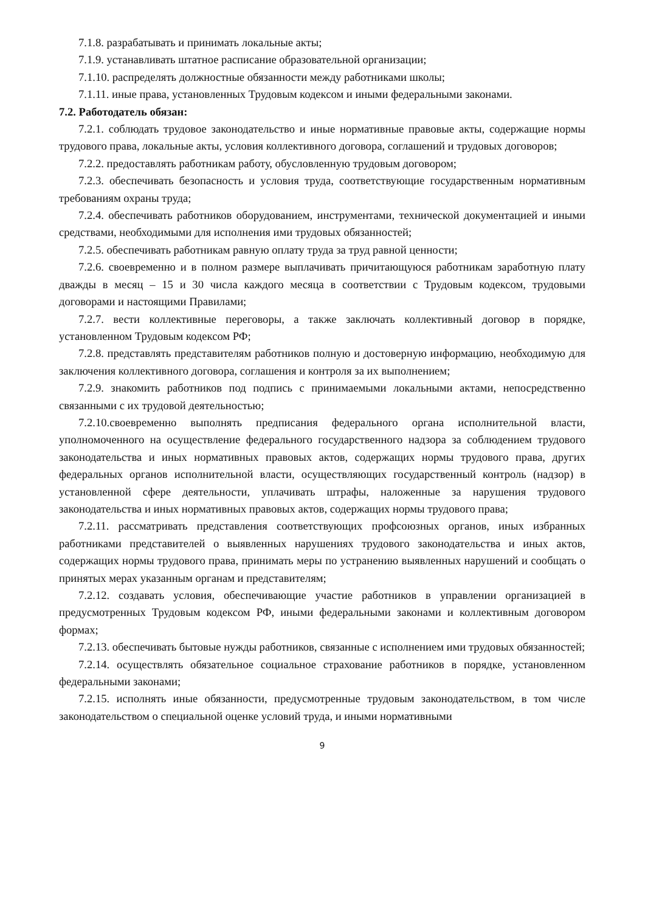7.1.8. разрабатывать и принимать локальные акты;
7.1.9. устанавливать штатное расписание образовательной организации;
7.1.10. распределять должностные обязанности между работниками школы;
7.1.11. иные права, установленных Трудовым кодексом и иными федеральными законами.
7.2. Работодатель обязан:
7.2.1. соблюдать трудовое законодательство и иные нормативные правовые акты, содержащие нормы трудового права, локальные акты, условия коллективного договора, соглашений и трудовых договоров;
7.2.2. предоставлять работникам работу, обусловленную трудовым договором;
7.2.3. обеспечивать безопасность и условия труда, соответствующие государственным нормативным требованиям охраны труда;
7.2.4. обеспечивать работников оборудованием, инструментами, технической документацией и иными средствами, необходимыми для исполнения ими трудовых обязанностей;
7.2.5. обеспечивать работникам равную оплату труда за труд равной ценности;
7.2.6. своевременно и в полном размере выплачивать причитающуюся работникам заработную плату дважды в месяц – 15 и 30 числа каждого месяца в соответствии с Трудовым кодексом, трудовыми договорами и настоящими Правилами;
7.2.7. вести коллективные переговоры, а также заключать коллективный договор в порядке, установленном Трудовым кодексом РФ;
7.2.8. представлять представителям работников полную и достоверную информацию, необходимую для заключения коллективного договора, соглашения и контроля за их выполнением;
7.2.9. знакомить работников под подпись с принимаемыми локальными актами, непосредственно связанными с их трудовой деятельностью;
7.2.10.своевременно выполнять предписания федерального органа исполнительной власти, уполномоченного на осуществление федерального государственного надзора за соблюдением трудового законодательства и иных нормативных правовых актов, содержащих нормы трудового права, других федеральных органов исполнительной власти, осуществляющих государственный контроль (надзор) в установленной сфере деятельности, уплачивать штрафы, наложенные за нарушения трудового законодательства и иных нормативных правовых актов, содержащих нормы трудового права;
7.2.11. рассматривать представления соответствующих профсоюзных органов, иных избранных работниками представителей о выявленных нарушениях трудового законодательства и иных актов, содержащих нормы трудового права, принимать меры по устранению выявленных нарушений и сообщать о принятых мерах указанным органам и представителям;
7.2.12. создавать условия, обеспечивающие участие работников в управлении организацией в предусмотренных Трудовым кодексом РФ, иными федеральными законами и коллективным договором формах;
7.2.13. обеспечивать бытовые нужды работников, связанные с исполнением ими трудовых обязанностей;
7.2.14. осуществлять обязательное социальное страхование работников в порядке, установленном федеральными законами;
7.2.15. исполнять иные обязанности, предусмотренные трудовым законодательством, в том числе законодательством о специальной оценке условий труда, и иными нормативными
9